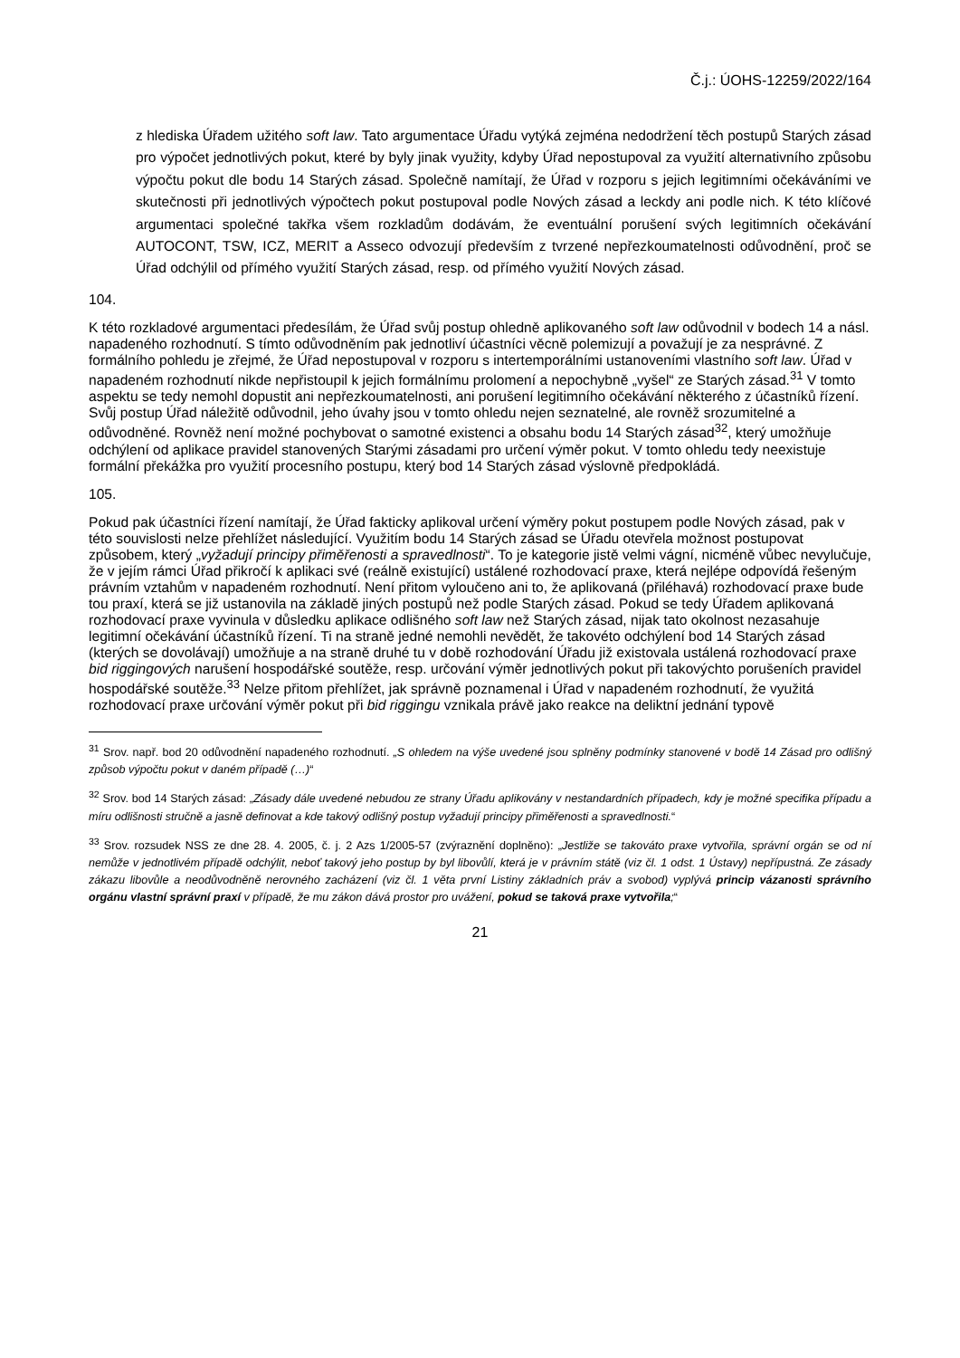Č.j.: ÚOHS-12259/2022/164
z hlediska Úřadem užitého soft law. Tato argumentace Úřadu vytýká zejména nedodržení těch postupů Starých zásad pro výpočet jednotlivých pokut, které by byly jinak využity, kdyby Úřad nepostupoval za využití alternativního způsobu výpočtu pokut dle bodu 14 Starých zásad. Společně namítají, že Úřad v rozporu s jejich legitimními očekáváními ve skutečnosti při jednotlivých výpočtech pokut postupoval podle Nových zásad a leckdy ani podle nich. K této klíčové argumentaci společné takřka všem rozkladům dodávám, že eventuální porušení svých legitimních očekávání AUTOCONT, TSW, ICZ, MERIT a Asseco odvozují především z tvrzené nepřezkoumatelnosti odůvodnění, proč se Úřad odchýlil od přímého využití Starých zásad, resp. od přímého využití Nových zásad.
104.
K této rozkladové argumentaci předesílám, že Úřad svůj postup ohledně aplikovaného soft law odůvodnil v bodech 14 a násl. napadeného rozhodnutí. S tímto odůvodněním pak jednotliví účastníci věcně polemizují a považují je za nesprávné. Z formálního pohledu je zřejmé, že Úřad nepostupoval v rozporu s intertemporálními ustanoveními vlastního soft law. Úřad v napadeném rozhodnutí nikde nepřistoupil k jejich formálnímu prolomení a nepochybně „vyšel“ ze Starých zásad.<sup>31</sup> V tomto aspektu se tedy nemohl dopustit ani nepřezkoumatelnosti, ani porušení legitimního očekávání některého z účastníků řízení. Svůj postup Úřad náležitě odůvodnil, jeho úvahy jsou v tomto ohledu nejen seznatelné, ale rovněž srozumitelné a odůvodněné. Rovněž není možné pochybovat o samotné existenci a obsahu bodu 14 Starých zásad<sup>32</sup>, který umožňuje odchýlení od aplikace pravidel stanovených Starými zásadami pro určení výměr pokut. V tomto ohledu tedy neexistuje formální překážka pro využití procesního postupu, který bod 14 Starých zásad výslovně předpokládá.
105.
Pokud pak účastníci řízení namítají, že Úřad fakticky aplikoval určení výměry pokut postupem podle Nových zásad, pak v této souvislosti nelze přehlížet následující. Využitím bodu 14 Starých zásad se Úřadu otevřela možnost postupovat způsobem, který „vyžadují principy přiměřenosti a spravedlnosti“. To je kategorie jistě velmi vágní, nicméně vůbec nevylučuje, že v jejím rámci Úřad přikročí k aplikaci své (reálně existující) ustálené rozhodovací praxe, která nejlépe odpovídá řešeným právním vztahům v napadeném rozhodnutí. Není přitom vyloučeno ani to, že aplikovaná (přiléhavá) rozhodovací praxe bude tou praxí, která se již ustanovila na základě jiných postupů než podle Starých zásad. Pokud se tedy Úřadem aplikovaná rozhodovací praxe vyvinula v důsledku aplikace odlišného soft law než Starých zásad, nijak tato okolnost nezasahuje legitimní očekávání účastníků řízení. Ti na straně jedné nemohli nevědět, že takovéto odchýlení bod 14 Starých zásad (kterých se dovolávají) umožňuje a na straně druhé tu v době rozhodování Úřadu již existovala ustálená rozhodovací praxe bid riggingových narušení hospodářské soutěže, resp. určování výměr jednotlivých pokut při takovýchto porušeních pravidel hospodářské soutěže.<sup>33</sup> Nelze přitom přehlížet, jak správně poznamenal i Úřad v napadeném rozhodnutí, že využitá rozhodovací praxe určování výměr pokut při bid riggingu vznikala právě jako reakce na deliktní jednání typově
<sup>31</sup> Srov. např. bod 20 odůvodnění napadeného rozhodnutí. „S ohledem na výše uvedené jsou splněny podmínky stanovené v bodě 14 Zásad pro odlišný způsob výpočtu pokut v daném případě (…)“
<sup>32</sup> Srov. bod 14 Starých zásad: „Zásady dále uvedené nebudou ze strany Úřadu aplikovány v nestandardních případech, kdy je možné specifika případu a míru odlišnosti stručně a jasně definovat a kde takový odlišný postup vyžadují principy přiměřenosti a spravedlnosti.“
<sup>33</sup> Srov. rozsudek NSS ze dne 28. 4. 2005, č. j. 2 Azs 1/2005-57 (zvýraznění doplněno): „Jestliže se takováto praxe vytvořila, správní orgán se od ní nemůže v jednotlivém případě odchýlit, neboť takový jeho postup by byl libovůlí, která je v právním státě (viz čl. 1 odst. 1 Ústavy) nepřípustná. Ze zásady zákazu libovůle a neodůvodněně nerovného zacházení (viz čl. 1 věta první Listiny základních práv a svobod) vyplývá princip vázanosti správního orgánu vlastní správní praxí v případě, že mu zákon dává prostor pro uvážení, pokud se taková praxe vytvořila;“
21